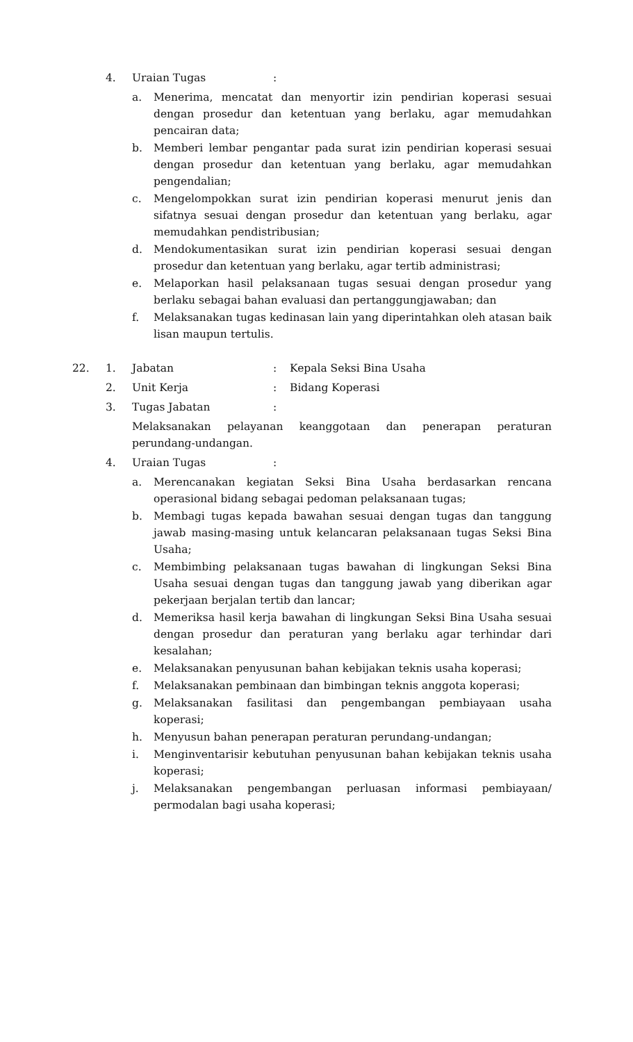4. Uraian Tugas:
a. Menerima, mencatat dan menyortir izin pendirian koperasi sesuai dengan prosedur dan ketentuan yang berlaku, agar memudahkan pencairan data;
b. Memberi lembar pengantar pada surat izin pendirian koperasi sesuai dengan prosedur dan ketentuan yang berlaku, agar memudahkan pengendalian;
c. Mengelompokkan surat izin pendirian koperasi menurut jenis dan sifatnya sesuai dengan prosedur dan ketentuan yang berlaku, agar memudahkan pendistribusian;
d. Mendokumentasikan surat izin pendirian koperasi sesuai dengan prosedur dan ketentuan yang berlaku, agar tertib administrasi;
e. Melaporkan hasil pelaksanaan tugas sesuai dengan prosedur yang berlaku sebagai bahan evaluasi dan pertanggungjawaban; dan
f. Melaksanakan tugas kedinasan lain yang diperintahkan oleh atasan baik lisan maupun tertulis.
22. 1. Jabatan: Kepala Seksi Bina Usaha
2. Unit Kerja: Bidang Koperasi
3. Tugas Jabatan:
Melaksanakan pelayanan keanggotaan dan penerapan peraturan perundang-undangan.
4. Uraian Tugas:
a. Merencanakan kegiatan Seksi Bina Usaha berdasarkan rencana operasional bidang sebagai pedoman pelaksanaan tugas;
b. Membagi tugas kepada bawahan sesuai dengan tugas dan tanggung jawab masing-masing untuk kelancaran pelaksanaan tugas Seksi Bina Usaha;
c. Membimbing pelaksanaan tugas bawahan di lingkungan Seksi Bina Usaha sesuai dengan tugas dan tanggung jawab yang diberikan agar pekerjaan berjalan tertib dan lancar;
d. Memeriksa hasil kerja bawahan di lingkungan Seksi Bina Usaha sesuai dengan prosedur dan peraturan yang berlaku agar terhindar dari kesalahan;
e. Melaksanakan penyusunan bahan kebijakan teknis usaha koperasi;
f. Melaksanakan pembinaan dan bimbingan teknis anggota koperasi;
g. Melaksanakan fasilitasi dan pengembangan pembiayaan usaha koperasi;
h. Menyusun bahan penerapan peraturan perundang-undangan;
i. Menginventarisir kebutuhan penyusunan bahan kebijakan teknis usaha koperasi;
j. Melaksanakan pengembangan perluasan informasi pembiayaan/ permodalan bagi usaha koperasi;